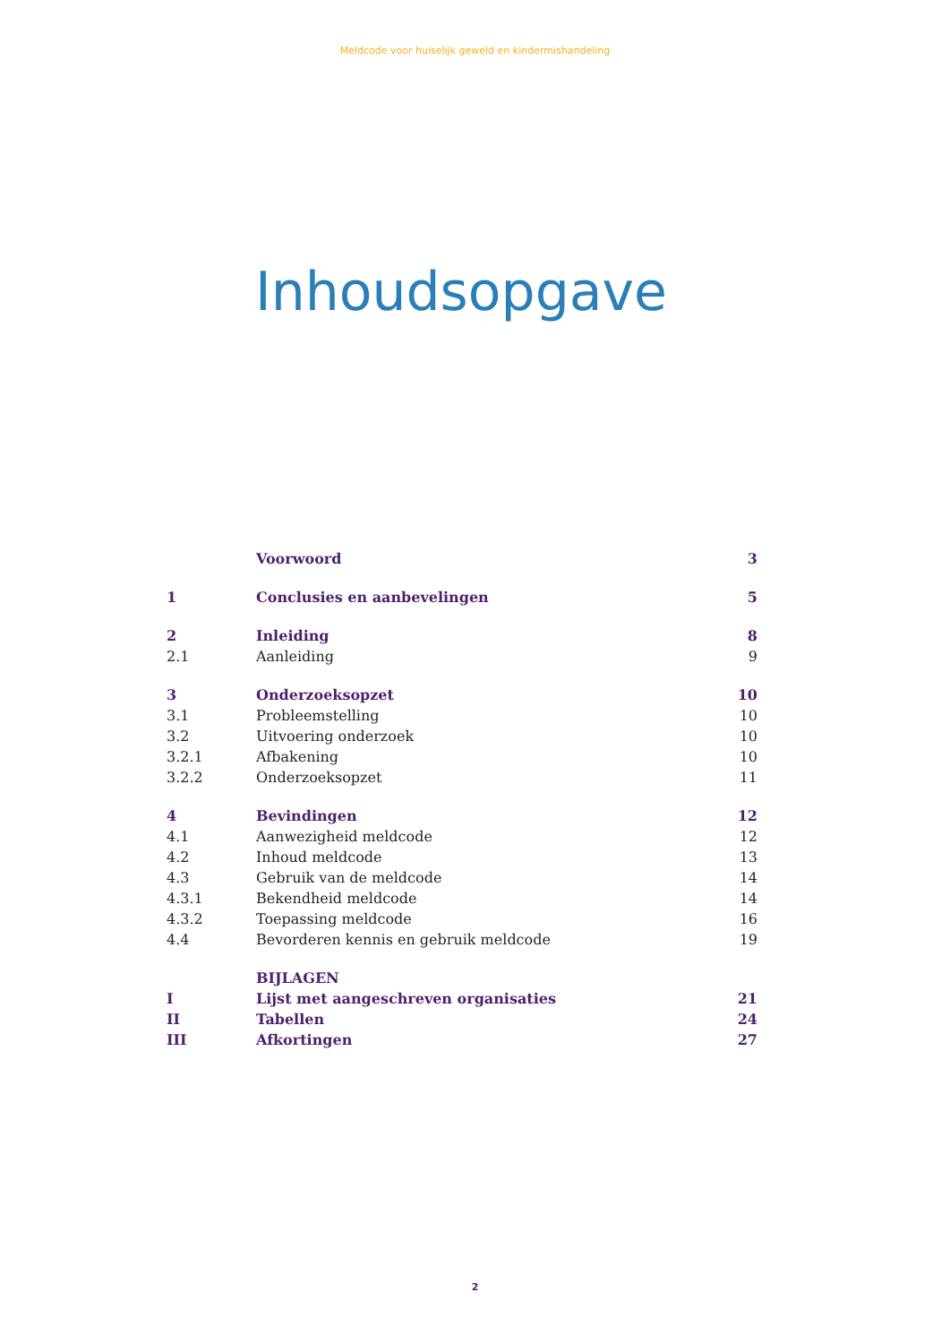Meldcode voor huiselijk geweld en kindermishandeling
Inhoudsopgave
| | Voorwoord | 3 |
| 1 | Conclusies en aanbevelingen | 5 |
| 2 | Inleiding | 8 |
| 2.1 | Aanleiding | 9 |
| 3 | Onderzoeksopzet | 10 |
| 3.1 | Probleemstelling | 10 |
| 3.2 | Uitvoering onderzoek | 10 |
| 3.2.1 | Afbakening | 10 |
| 3.2.2 | Onderzoeksopzet | 11 |
| 4 | Bevindingen | 12 |
| 4.1 | Aanwezigheid meldcode | 12 |
| 4.2 | Inhoud meldcode | 13 |
| 4.3 | Gebruik van de meldcode | 14 |
| 4.3.1 | Bekendheid meldcode | 14 |
| 4.3.2 | Toepassing meldcode | 16 |
| 4.4 | Bevorderen kennis en gebruik meldcode | 19 |
| | BIJLAGEN | |
| I | Lijst met aangeschreven organisaties | 21 |
| II | Tabellen | 24 |
| III | Afkortingen | 27 |
2